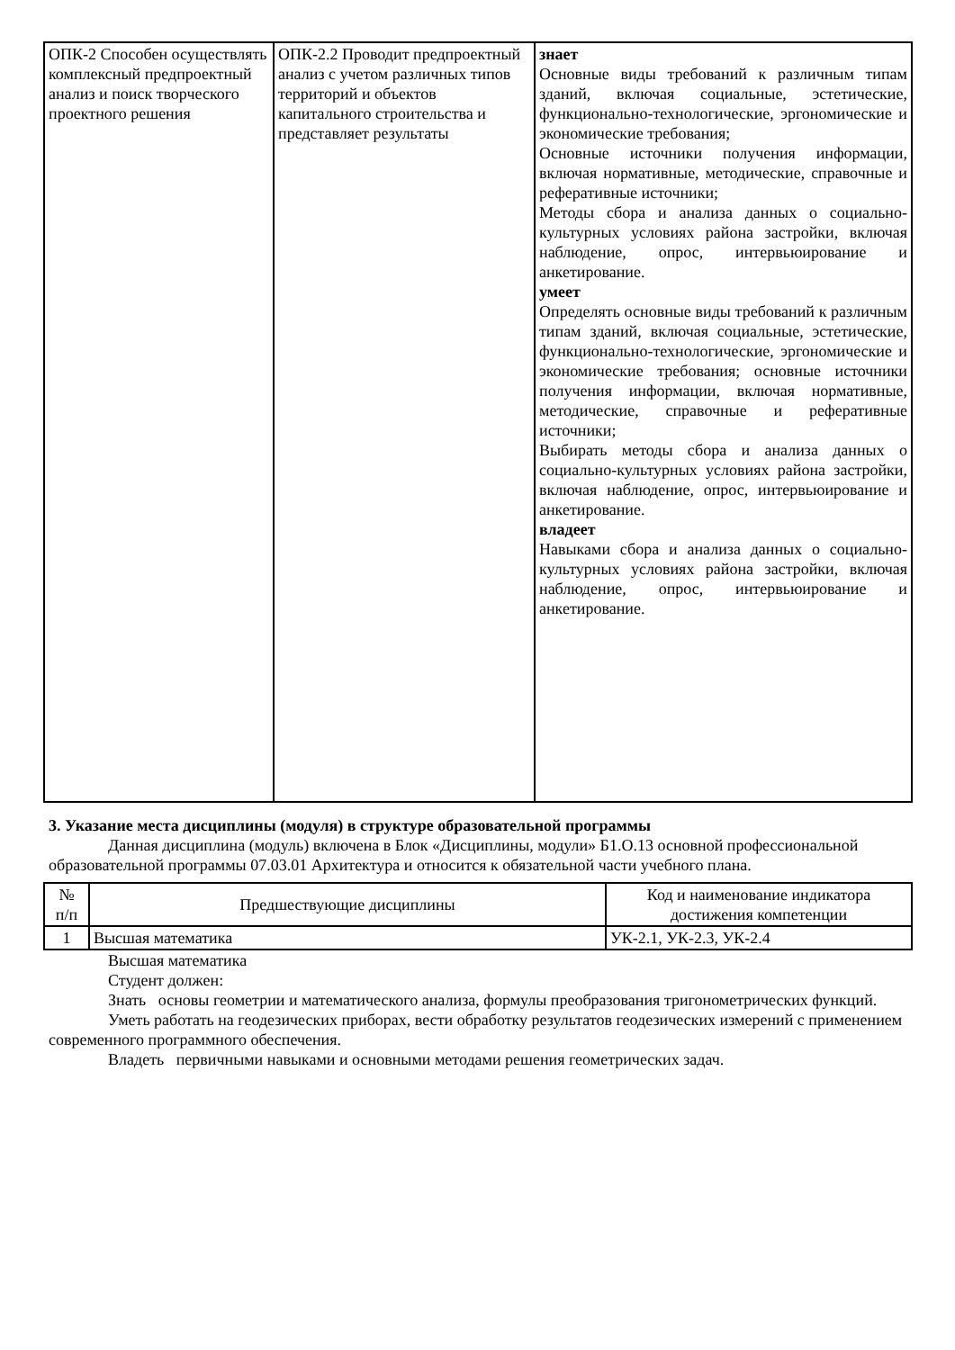| ОПК-2 Способен осуществлять комплексный предпроектный анализ и поиск творческого проектного решения | ОПК-2.2 Проводит предпроектный анализ с учетом различных типов территорий и объектов капитального строительства и представляет результаты | знает Основные виды требований к различным типам зданий, включая социальные, эстетические, функционально-технологические, эргономические и экономические требования; Основные источники получения информации, включая нормативные, методические, справочные и реферативные источники; Методы сбора и анализа данных о социально-культурных условиях района застройки, включая наблюдение, опрос, интервьюирование и анкетирование. умеет Определять основные виды требований к различным типам зданий, включая социальные, эстетические, функционально-технологические, эргономические и экономические требования; основные источники получения информации, включая нормативные, методические, справочные и реферативные источники; Выбирать методы сбора и анализа данных о социально-культурных условиях района застройки, включая наблюдение, опрос, интервьюирование и анкетирование. владеет Навыками сбора и анализа данных о социально-культурных условиях района застройки, включая наблюдение, опрос, интервьюирование и анкетирование. |
3. Указание места дисциплины (модуля) в структуре образовательной программы
Данная дисциплина (модуль) включена в Блок «Дисциплины, модули» Б1.О.13 основной профессиональной образовательной программы 07.03.01 Архитектура и относится к обязательной части учебного плана.
| № п/п | Предшествующие дисциплины | Код и наименование индикатора достижения компетенции |
| --- | --- | --- |
| 1 | Высшая математика | УК-2.1, УК-2.3, УК-2.4 |
Высшая математика
Студент должен:
Знать основы геометрии и математического анализа, формулы преобразования тригонометрических функций.
Уметь работать на геодезических приборах, вести обработку результатов геодезических измерений с применением современного программного обеспечения.
Владеть первичными навыками и основными методами решения геометрических задач.